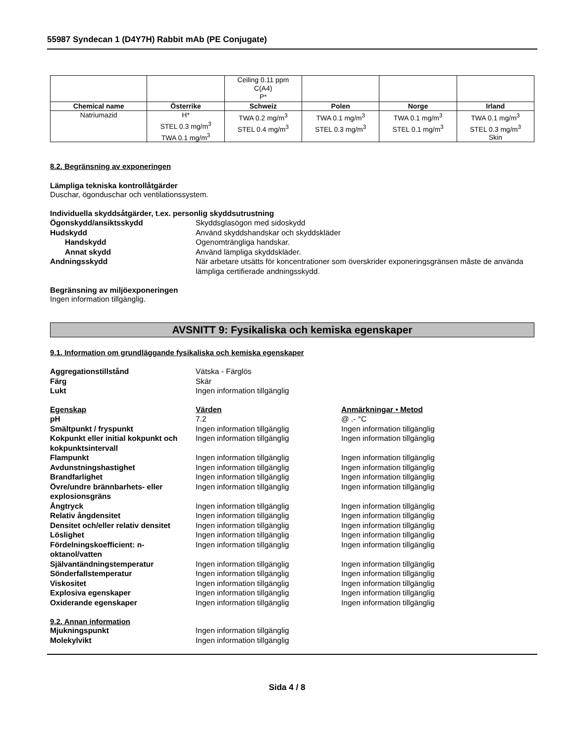55987 Syndecan 1 (D4Y7H) Rabbit mAb (PE Conjugate)
| | | Ceiling 0.11 ppm C(A4) P* | | | |
| Chemical name | Österrike | Schweiz | Polen | Norge | Irland |
| Natriumazid | H* STEL 0.3 mg/m<sup>3</sup> TWA 0.1 mg/m<sup>3</sup> | TWA 0.2 mg/m<sup>3</sup> STEL 0.4 mg/m<sup>3</sup> | TWA 0.1 mg/m<sup>3</sup> STEL 0.3 mg/m<sup>3</sup> | TWA 0.1 mg/m<sup>3</sup> STEL 0.1 mg/m<sup>3</sup> | TWA 0.1 mg/m<sup>3</sup> STEL 0.3 mg/m<sup>3</sup> Skin |
8.2. Begränsning av exponeringen
Lämpliga tekniska kontrollåtgärder
Duschar, ögonduschar och ventilationssystem.
Individuella skyddsåtgärder, t.ex. personlig skyddsutrustning
Ögonskydd/ansiktsskydd Skyddsglasögon med sidoskydd
Hudskydd Använd skyddshandskar och skyddskläder
Handskydd Ogenomträngliga handskar.
Annat skydd Använd lämpliga skyddskläder.
Andningsskydd När arbetare utsätts för koncentrationer som överskrider exponeringsgränsen måste de använda lämpliga certifierade andningsskydd.
Begränsning av miljöexponeringen
Ingen information tillgänglig.
AVSNITT 9: Fysikaliska och kemiska egenskaper
9.1. Information om grundläggande fysikaliska och kemiska egenskaper
Aggregationstillstånd Vätska - Färglös
Färg Skär
Lukt Ingen information tillgänglig
Egenskap Värden Anmärkningar • Metod
pH 7.2 @ .- °C
Smältpunkt / fryspunkt Ingen information tillgänglig Ingen information tillgänglig
Kokpunkt eller initial kokpunkt och kokpunktsintervall
Ingen information tillgänglig Ingen information tillgänglig
Flampunkt Ingen information tillgänglig Ingen information tillgänglig
Avdunstningshastighet Ingen information tillgänglig Ingen information tillgänglig
Brandfarlighet Ingen information tillgänglig Ingen information tillgänglig
Övre/undre brännbarhets- eller explosionsgräns
Ingen information tillgänglig Ingen information tillgänglig
Ångtryck Ingen information tillgänglig Ingen information tillgänglig
Relativ ångdensitet Ingen information tillgänglig Ingen information tillgänglig
Densitet och/eller relativ densitet
Ingen information tillgänglig Ingen information tillgänglig
Löslighet Ingen information tillgänglig Ingen information tillgänglig
Fördelningskoefficient: n-oktanol/vatten
Ingen information tillgänglig Ingen information tillgänglig
Självantändningstemperatur Ingen information tillgänglig Ingen information tillgänglig
Sönderfallstemperatur Ingen information tillgänglig Ingen information tillgänglig
Viskositet Ingen information tillgänglig Ingen information tillgänglig
Explosiva egenskaper Ingen information tillgänglig Ingen information tillgänglig
Oxiderande egenskaper Ingen information tillgänglig Ingen information tillgänglig
9.2. Annan information
Mjukningspunkt Ingen information tillgänglig
Molekylvikt Ingen information tillgänglig
Sida 4 / 8